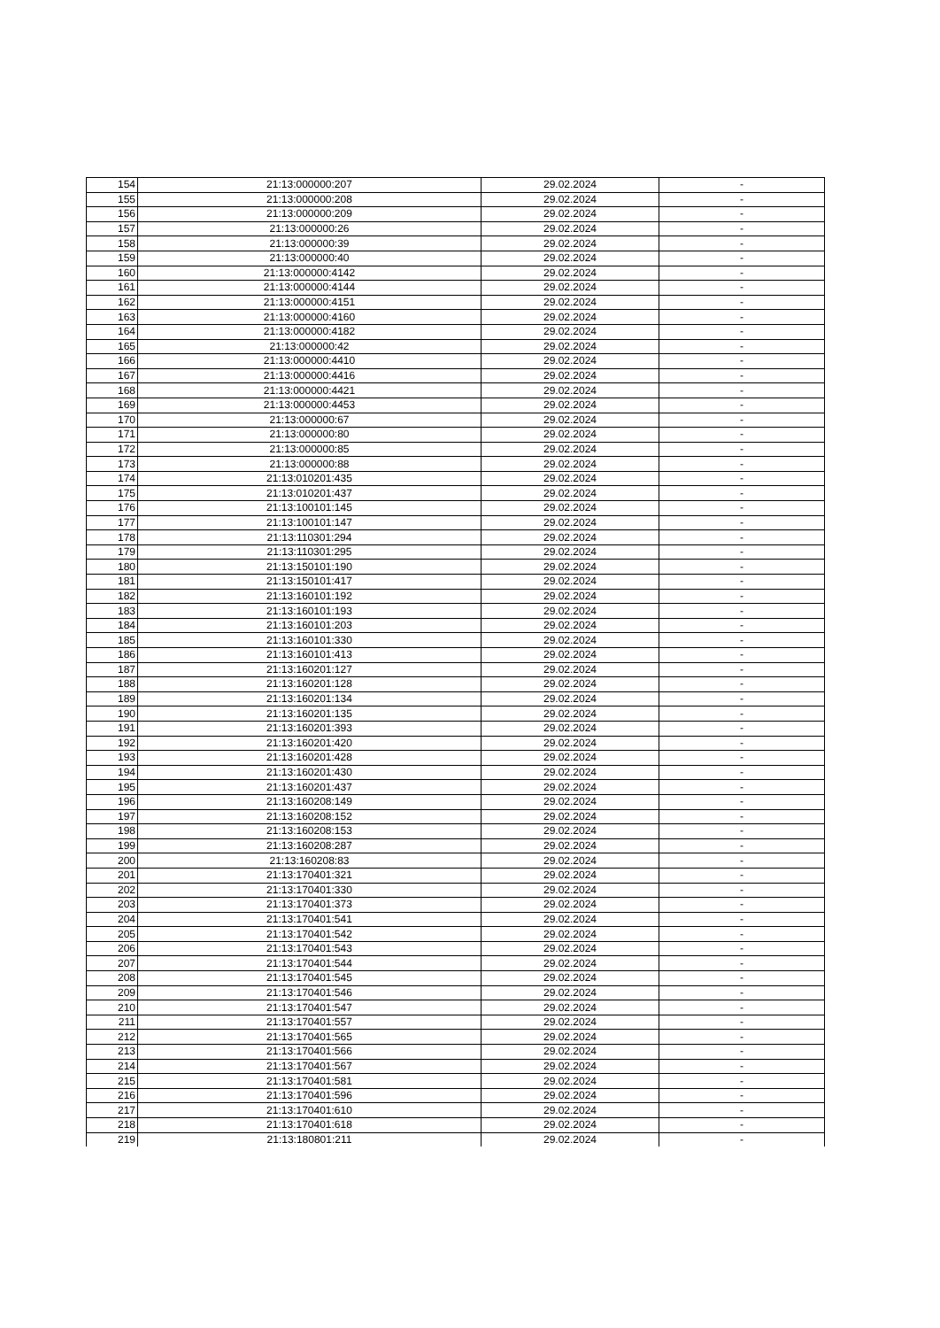| 154 | 21:13:000000:207 | 29.02.2024 | - |
| 155 | 21:13:000000:208 | 29.02.2024 | - |
| 156 | 21:13:000000:209 | 29.02.2024 | - |
| 157 | 21:13:000000:26 | 29.02.2024 | - |
| 158 | 21:13:000000:39 | 29.02.2024 | - |
| 159 | 21:13:000000:40 | 29.02.2024 | - |
| 160 | 21:13:000000:4142 | 29.02.2024 | - |
| 161 | 21:13:000000:4144 | 29.02.2024 | - |
| 162 | 21:13:000000:4151 | 29.02.2024 | - |
| 163 | 21:13:000000:4160 | 29.02.2024 | - |
| 164 | 21:13:000000:4182 | 29.02.2024 | - |
| 165 | 21:13:000000:42 | 29.02.2024 | - |
| 166 | 21:13:000000:4410 | 29.02.2024 | - |
| 167 | 21:13:000000:4416 | 29.02.2024 | - |
| 168 | 21:13:000000:4421 | 29.02.2024 | - |
| 169 | 21:13:000000:4453 | 29.02.2024 | - |
| 170 | 21:13:000000:67 | 29.02.2024 | - |
| 171 | 21:13:000000:80 | 29.02.2024 | - |
| 172 | 21:13:000000:85 | 29.02.2024 | - |
| 173 | 21:13:000000:88 | 29.02.2024 | - |
| 174 | 21:13:010201:435 | 29.02.2024 | - |
| 175 | 21:13:010201:437 | 29.02.2024 | - |
| 176 | 21:13:100101:145 | 29.02.2024 | - |
| 177 | 21:13:100101:147 | 29.02.2024 | - |
| 178 | 21:13:110301:294 | 29.02.2024 | - |
| 179 | 21:13:110301:295 | 29.02.2024 | - |
| 180 | 21:13:150101:190 | 29.02.2024 | - |
| 181 | 21:13:150101:417 | 29.02.2024 | - |
| 182 | 21:13:160101:192 | 29.02.2024 | - |
| 183 | 21:13:160101:193 | 29.02.2024 | - |
| 184 | 21:13:160101:203 | 29.02.2024 | - |
| 185 | 21:13:160101:330 | 29.02.2024 | - |
| 186 | 21:13:160101:413 | 29.02.2024 | - |
| 187 | 21:13:160201:127 | 29.02.2024 | - |
| 188 | 21:13:160201:128 | 29.02.2024 | - |
| 189 | 21:13:160201:134 | 29.02.2024 | - |
| 190 | 21:13:160201:135 | 29.02.2024 | - |
| 191 | 21:13:160201:393 | 29.02.2024 | - |
| 192 | 21:13:160201:420 | 29.02.2024 | - |
| 193 | 21:13:160201:428 | 29.02.2024 | - |
| 194 | 21:13:160201:430 | 29.02.2024 | - |
| 195 | 21:13:160201:437 | 29.02.2024 | - |
| 196 | 21:13:160208:149 | 29.02.2024 | - |
| 197 | 21:13:160208:152 | 29.02.2024 | - |
| 198 | 21:13:160208:153 | 29.02.2024 | - |
| 199 | 21:13:160208:287 | 29.02.2024 | - |
| 200 | 21:13:160208:83 | 29.02.2024 | - |
| 201 | 21:13:170401:321 | 29.02.2024 | - |
| 202 | 21:13:170401:330 | 29.02.2024 | - |
| 203 | 21:13:170401:373 | 29.02.2024 | - |
| 204 | 21:13:170401:541 | 29.02.2024 | - |
| 205 | 21:13:170401:542 | 29.02.2024 | - |
| 206 | 21:13:170401:543 | 29.02.2024 | - |
| 207 | 21:13:170401:544 | 29.02.2024 | - |
| 208 | 21:13:170401:545 | 29.02.2024 | - |
| 209 | 21:13:170401:546 | 29.02.2024 | - |
| 210 | 21:13:170401:547 | 29.02.2024 | - |
| 211 | 21:13:170401:557 | 29.02.2024 | - |
| 212 | 21:13:170401:565 | 29.02.2024 | - |
| 213 | 21:13:170401:566 | 29.02.2024 | - |
| 214 | 21:13:170401:567 | 29.02.2024 | - |
| 215 | 21:13:170401:581 | 29.02.2024 | - |
| 216 | 21:13:170401:596 | 29.02.2024 | - |
| 217 | 21:13:170401:610 | 29.02.2024 | - |
| 218 | 21:13:170401:618 | 29.02.2024 | - |
| 219 | 21:13:180801:211 | 29.02.2024 | - |